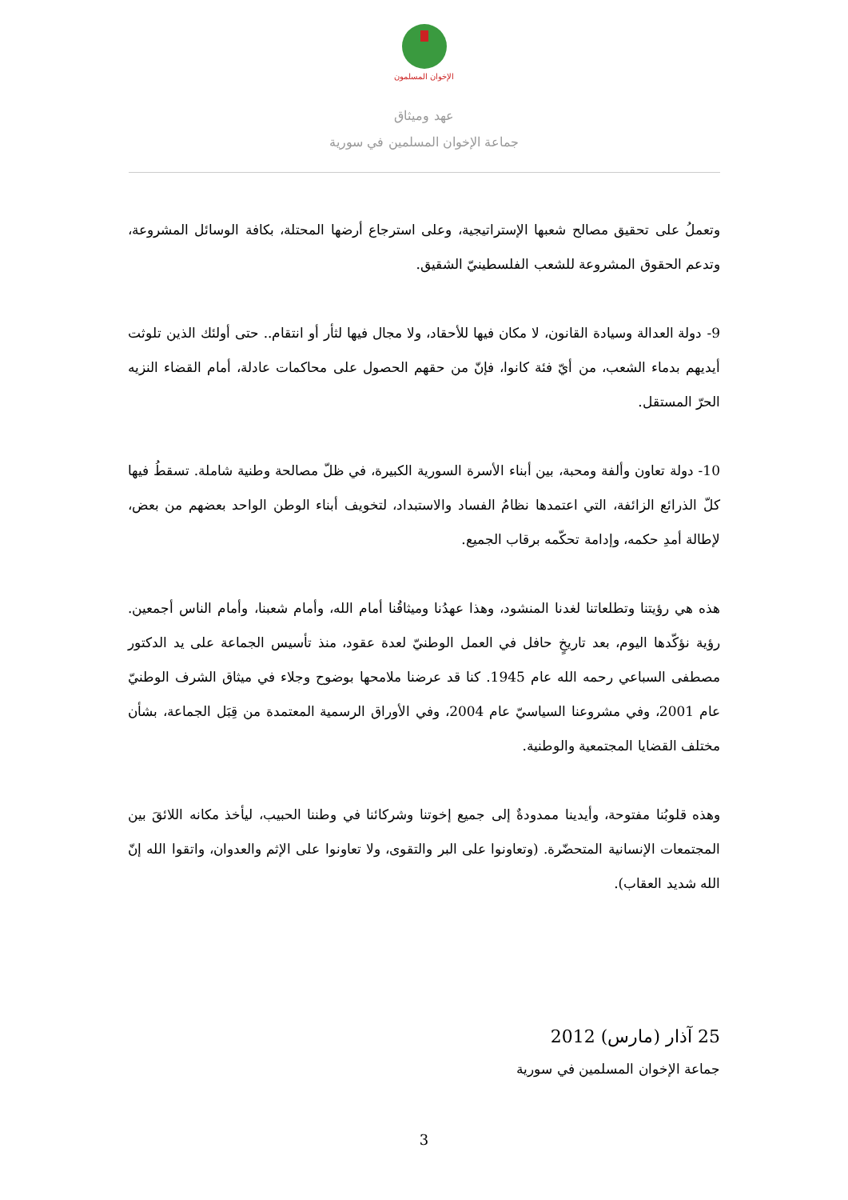الإخوان المسلمون
عهد وميثاق
جماعة الإخوان المسلمين في سورية
وتعملُ على تحقيق مصالح شعبها الإستراتيجية، وعلى استرجاع أرضها المحتلة، بكافة الوسائل المشروعة، وتدعم الحقوق المشروعة للشعب الفلسطينيّ الشقيق.
9- دولة العدالة وسيادة القانون، لا مكان فيها للأحقاد، ولا مجال فيها لثأر أو انتقام.. حتى أولئك الذين تلوثت أيديهم بدماء الشعب، من أيّ فئة كانوا، فإنّ من حقهم الحصول على محاكمات عادلة، أمام القضاء النزيه الحرّ المستقل.
10- دولة تعاون وألفة ومحبة، بين أبناء الأسرة السورية الكبيرة، في ظلّ مصالحة وطنية شاملة. تسقطُ فيها كلّ الذرائع الزائفة، التي اعتمدها نظامُ الفساد والاستبداد، لتخويف أبناء الوطن الواحد بعضهم من بعض، لإطالة أمدِ حكمه، وإدامة تحكّمه برقاب الجميع.
هذه هي رؤيتنا وتطلعاتنا لغدنا المنشود، وهذا عهدُنا وميثاقُنا أمام الله، وأمام شعبنا، وأمام الناس أجمعين. رؤية نؤكّدها اليوم، بعد تاريخٍ حافل في العمل الوطنيّ لعدة عقود، منذ تأسيس الجماعة على يد الدكتور مصطفى السباعي رحمه الله عام 1945. كنا قد عرضنا ملامحها بوضوح وجلاء في ميثاق الشرف الوطنيّ عام 2001، وفي مشروعنا السياسيّ عام 2004، وفي الأوراق الرسمية المعتمدة من قِبَل الجماعة، بشأن مختلف القضايا المجتمعية والوطنية.
وهذه قلوبُنا مفتوحة، وأيدينا ممدودةٌ إلى جميع إخوتنا وشركائنا في وطننا الحبيب، ليأخذ مكانه اللائقَ بين المجتمعات الإنسانية المتحضّرة. (وتعاونوا على البر والتقوى، ولا تعاونوا على الإثم والعدوان، واتقوا الله إنّ الله شديد العقاب).
25 آذار (مارس) 2012
جماعة الإخوان المسلمين في سورية
3